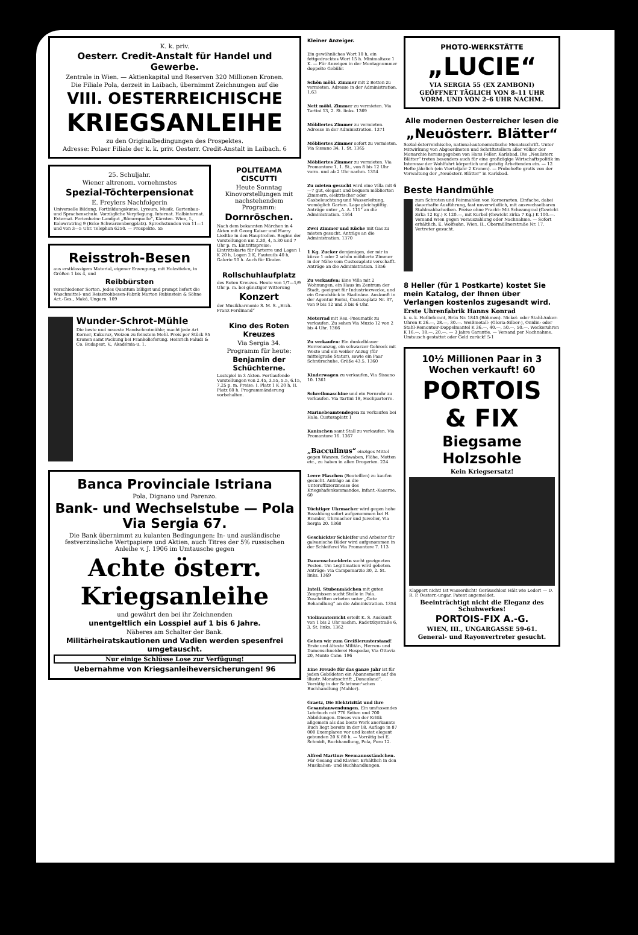K. k. priv.
Oesterr. Credit-Anstalt für Handel und Gewerbe.
Zentrale in Wien. — Aktienkapital und Reserven 320 Millionen Kronen.
Die Filiale Pola, derzeit in Laibach, übernimmt Zeichnungen auf die
VIII. OESTERREICHISCHE
KRIEGSANLEIHE
zu den Originalbedingungen des Prospektes.
Adresse: Polaer Filiale der k. k. priv. Oesterr. Credit-Anstalt in Laibach. 6
25. Schuljahr.
Wiener altrenom. vornehmstes
Spezial-Töchterpensionat
E. Freylers Nachfolgerin
Universelle Bildung, Fortbildungskurse, Lyzeum, Musik, Gartenbau- und Sprachenschule. Vorzügliche Verpflegung. Internat. Halbinternat. Externat. Ferienheim: Landgut „Römerquelle“, Kärnten. Wien, I., Kolowratring 9 (Ecke Schwarzenbergplatz). Sprechstunden von 11—1 und von 3—5 Uhr. Telephon 6250. — Prospekte. 55
Reisstroh-Besen
aus erstklassigem Material, eigener Erzeugung, mit Holzstielen, in Größen 1 bis 4, und
Reibbürsten
verschiedener Sorten. Jedes Quantum billigst und prompt liefert die Waschmittel- und Reisstrohbesen-Fabrik Marton Rubinstein & Söhne Act.-Ges., Makó, Ungarn. 109
Wunder-Schrot-Mühle
Die beste und neueste Handschrotmühle; macht jede Art Korner, Kukuruz, Weizen zu feinstem Mehl. Preis per Stück 95 Kronen samt Packung bei Frankolieferung. Heinrich Faludi & Co. Budapest, V., Akadémia-u. 1.
POLITEAMA CISCUTTI
Heute Sonntag Kinovorstellungen mit nachstehendem Programm:
Dornröschen.
Nach dem bekannten Märchen in 4 Akten mit Georg Kaiser und Harry Liedtke in den Hauptrollen. Beginn der Vorstellungen um 2.30, 4, 5.30 und 7 Uhr p. m. Eintrittspreise: Eintrittskarte für Parterre und Logen 1 K 20 h, Logen 2 K, Fauteuils 40 h, Galerie 50 h. Auch für Kinder.
Rollschuhlaufplatz
des Roten Kreuzes. Heute von 1/7—1/9 Uhr p. m. bei günstiger Witterung
Konzert
der Musikharmonie S. M. S. „Erzh. Franz Ferdinand“
Kino des Roten Kreuzes
Via Sergia 34.
Programm für heute:
Benjamin der Schüchterne.
Lustspiel in 3 Akten. Fortlaufende Vorstellungen von 2.45, 3.55, 5.5, 6.15, 7.25 p. m. Preise: I. Platz 1 K 20 h, II. Platz 60 h. Programmänderung vorbehalten.
Banca Provinciale Istriana
Pola, Dignano und Parenzo.
Bank- und Wechselstube — Pola Via Sergia 67.
Die Bank übernimmt zu kulanten Bedingungen: In- und ausländische festverzinsliche Wertpapiere und Aktien, auch Titres der 5% russischen Anleihe v. J. 1906 im Umtausche gegen
Achte österr. Kriegsanleihe
und gewährt den bei ihr Zeichnenden
unentgeltlich ein Losspiel auf 1 bis 6 Jahre.
Näheres am Schalter der Bank.
Militärheiratskautionen und Vadien werden spesenfrei umgetauscht.
Nur einige Schlüsse Lose zur Verfügung!
Uebernahme von Kriegsanleiheversicherungen! 96
Kleiner Anzeiger.
Ein gewöhnliches Wort 10 h, ein fettgedrucktes Wort 15 h. Minimaltaxe 1 K. — Für Anzeigen in der Montagnummer doppelte Gebühr.
Schön möbl. Zimmer mit 2 Betten zu vermieten. Adresse in der Administration. 1.63
Nett möbl. Zimmer zu vermieten. Via Tartini 13, 2. St. links. 1369
Möbliertes Zimmer zu vermieten. Adresse in der Administration. 1371
Möbliertes Zimmer sofort zu vermieten. Via Sissano 34, 1. St. 1365
Möbliertes Zimmer zu vermieten. Via Promontore 1, 1. St., von 8 bis 12 Uhr vorm. und ab 2 Uhr nachm. 1354
Zu mieten gesucht wird eine Villa mit 6—7 gut, elegant und bequem möblierten Zimmern, elektrischer oder Gasbeleuchtung und Wasserleitung, womöglich Garten. Lage gleichgültig. Anträge unter „A. A. 111“ an die Administration. 1364
Zwei Zimmer und Küche mit Gas zu mieten gesucht. Anträge an die Administration. 1370
1 Kg. Zucker demjenigen, der mir in kürze 1 oder 2 schön möblierte Zimmer in der Nähe vom Custozaplatz verschafft. Anträge an die Administration. 1356
Zu verkaufen: Eine Villa mit 2 Wohnungen, ein Haus im Zentrum der Stadt, geeignet für Industriezwecke, und ein Grundstück in Siadinäne. Auskunft in der Agentur Borisi, Custozaplatz Nr. 37, von 9 bis 12 und 3 bis 6 Uhr.
Motorrad mit Res.-Pneumatik zu verkaufen. Zu sehen Via Muzio 12 von 2 bis 4 Uhr. 1366
Zu verkaufen: Ein dunkelblauer Herrenanzug, ein schwarzer Gehrock mit Weste und ein weißer Anzug (für mittelgroße Statur), sowie ein Paar Schnürschuhe, Größe 43.5. 1360
Kinderwagen zu verkaufen, Via Sissano 10. 1361
Schreibmaschine und ein Fernrohr zu verkaufen. Via Tartini 18, Hochparterre.
Marinebeamtendegen zu verkaufen bei Halo, Custozaplatz 1
Kaninchen samt Stall zu verkaufen. Via Promontore 16. 1367
„Bacculinus“ einziges Mittel gegen Wanzen, Schwaben, Flöhe, Motten etc., zu haben in allen Drogerien. 224
Leere Flaschen (Bouteillen) zu kaufen gesucht. Anträge an die Unteroffizierzmesse des Kriegshafenkommandos, Infant.-Kaserne. 60
Tüchtiger Uhrmacher wird gegen hohe Bezahlung sofort aufgenommen bei H. Brambir, Uhrmacher und Juwelier, Via Sergia 20. 1368
Geschickter Schleifer und Arbeiter für galvanische Bäder wird aufgenommen in der Schleiferei Via Promontore 7. 113
Damenschneiderin sucht geeigneten Posten. Um Legitimation wird gebeten. Anträge: Via Campomarzio 30, 2. St. links. 1369
Intell. Stubenmädchen mit guten Zeugnissen sucht Stelle in Pola. Zuschriften erbeten unter „Gute Behandlung“ an die Administration. 1354
Violinunterricht erteilt K. S. Auskunft von 1 bis 2 Uhr nachm. Radetzkystraße 6, 3. St. links. 1362
Gehen wir zum Greißlerunterstand! Erste und älteste Militär-, Herren- und Damenschneiderei Hospodar, Via Ottavia 20, Monte Cane. 196
Eine Freude für das ganze Jahr ist für jeden Gebildeten ein Abonnement auf die illustr. Monatsschrift „Donauland“. Vorrätig in der Schrinner'schen Buchhandlung (Mahler).
Graetz, Die Elektrizität und ihre Gesamtanwendungen. Ein umfassendes Lehrbuch mit 776 Seiten und 700 Abbildungen. Dieses von der Kritik allgemein als das beste Werk anerkannte Buch liegt bereits in der 18. Auflage in 87 000 Exemplaren vor und kostet elegant gebunden 20 K 80 h. — Vorrätig bei E. Schmidt, Buchhandlung, Pola, Foro 12.
Alfred Martinz: Seemannsständchen. Für Gesang und Klavier. Erhältlich in den Musikalien- und Buchhandlungen.
PHOTO-WERKSTÄTTE
„LUCIE“
VIA SERGIA 55 (EX ZAMBONI)
GEÖFFNET TÄGLICH VON 8–11 UHR VORM. UND VON 2–6 UHR NACHM.
Alle modernen Oesterreicher lesen die
„Neuösterr. Blätter“
Sozial-österreichische, national-autonomistische Monatsschrift. Unter Mitwirkung von Abgeordneten und Schriftstellern aller Völker der Monarchie herausgegeben von Hans Feller, Karlsbad. Die „Neuösterr. Blätter“ treten besonders auch für eine großzügige Wirtschaftspolitik im Interesse der Wohlfahrt körperlich und geistig Arbeitenden ein. — 12 Hefte jährlich (ein Vierteljahr 2 Kronen). — Probehefte gratis von der Verwaltung der „Neuösterr. Blätter“ in Karlsbad.
Beste Handmühle
zum Schroten und Feinmahlen von Kornerarten. Einfache, dabei dauerhafte Ausführung, fast unverwüstlich, mit auswechselbaren Stahlmahlscheiben. Preise ohne Fracht: Mit Schwungrad (Gewicht zirka 12 Kg.) K 120.—, mit Kurbel (Gewicht zirka 7 Kg.) K 100.—. Versand Wien gegen Vorauszahlung oder Nachnahme. — Sofort erhältlich. E. Wolfsohn, Wien, II., Obermüllnerstraße Nr. 17. Vertreter gesucht.
8 Heller (für 1 Postkarte) kostet Sie mein Katalog, der Ihnen über Verlangen kostenlos zugesandt wird.
Erste Uhrenfabrik Hanns Konrad
k. u. k. Hoflieferant, Brüx Nr. 1845 (Böhmen). Nickel- oder Stahl-Anker-Uhren K 26.—, 28.—, 30.—. Weißmetall- (Gloria-Silber-), Onidin- oder Stahl-Remontoir-Doppelmantel K 36.—, 40.—, 50.—, 50.—. Weckeruhren K 16.—, 18.—, 20.—. — 3 Jahre Garantie. — Versand per Nachnahme. Umtausch gestattet oder Geld zurück! 5-1
10½ Millionen Paar in 3 Wochen verkauft! 60
PORTOIS & FIX
Biegsame Holzsohle
Kein Kriegsersatz!
Klappert nicht! Ist wasserdicht! Geräuschlos! Hält wie Leder! — D. R. P. Oesterr.-ungar. Patent angemeldet.
Beeinträchtigt nicht die Eleganz des Schuhwerkes!
PORTOIS-FIX A.-G.
WIEN, III., UNGARGASSE 59-61.
General- und Rayonvertreter gesucht.